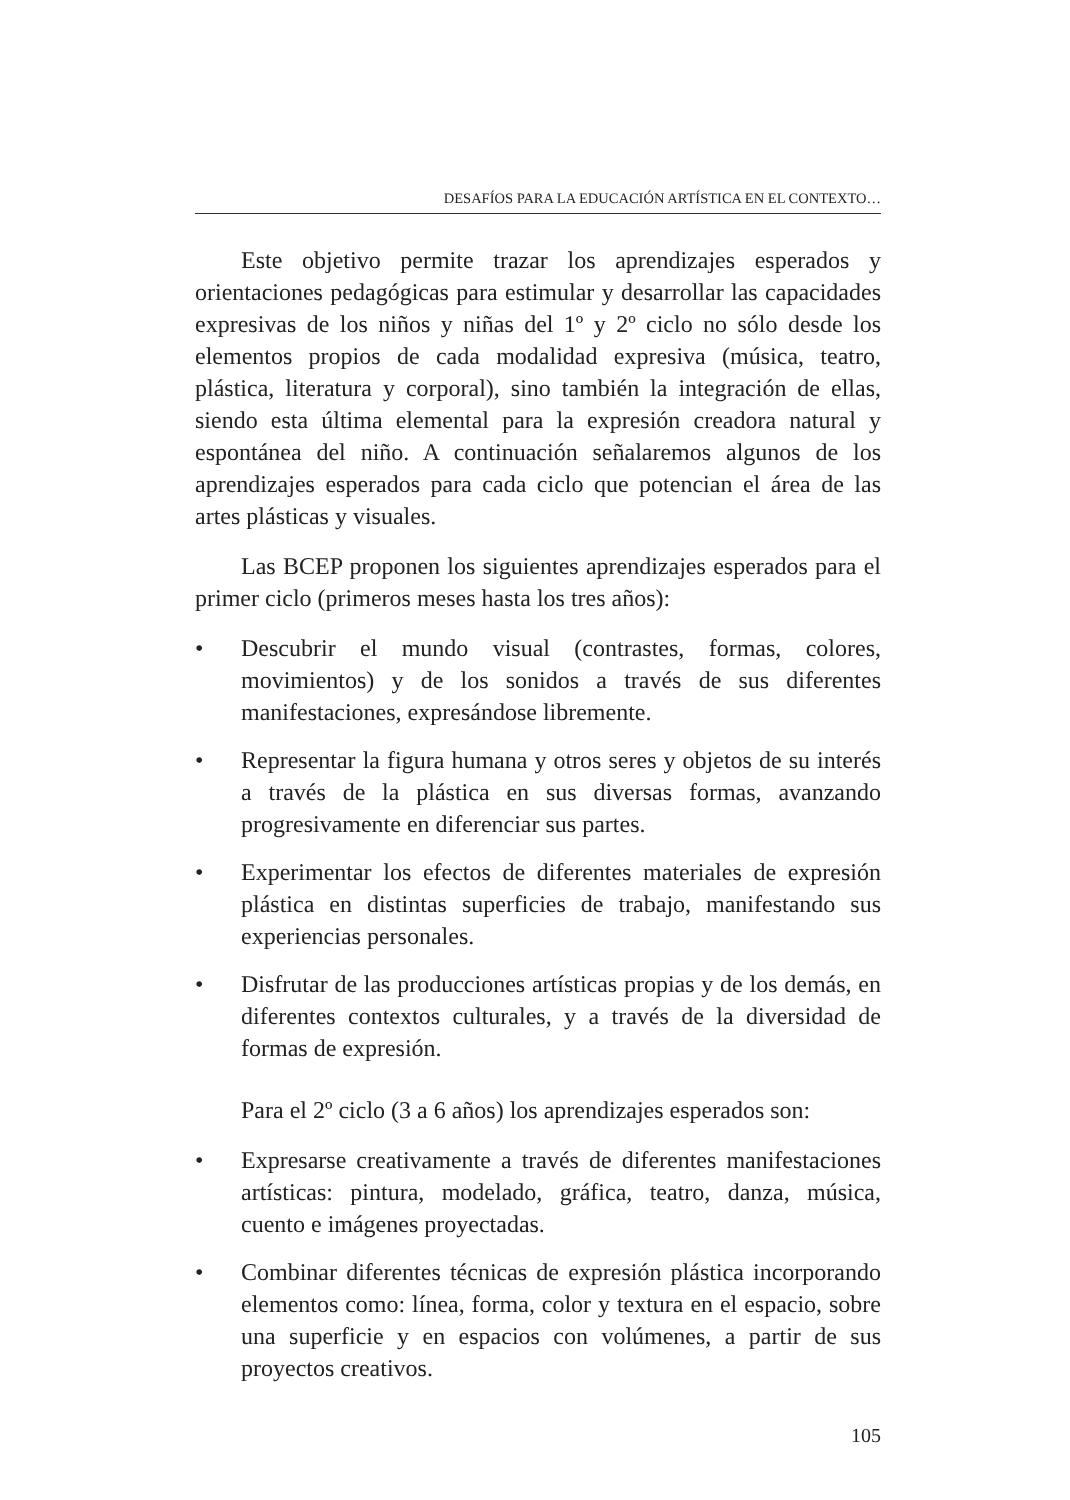DESAFÍOS PARA LA EDUCACIÓN ARTÍSTICA EN EL CONTEXTO…
Este objetivo permite trazar los aprendizajes esperados y orientaciones pedagógicas para estimular y desarrollar las capacidades expresivas de los niños y niñas del 1º y 2º ciclo no sólo desde los elementos propios de cada modalidad expresiva (música, teatro, plástica, literatura y corporal), sino también la integración de ellas, siendo esta última elemental para la expresión creadora natural y espontánea del niño. A continuación señalaremos algunos de los aprendizajes esperados para cada ciclo que potencian el área de las artes plásticas y visuales.
Las BCEP proponen los siguientes aprendizajes esperados para el primer ciclo (primeros meses hasta los tres años):
• Descubrir el mundo visual (contrastes, formas, colores, movimientos) y de los sonidos a través de sus diferentes manifestaciones, expresándose libremente.
• Representar la figura humana y otros seres y objetos de su interés a través de la plástica en sus diversas formas, avanzando progresivamente en diferenciar sus partes.
• Experimentar los efectos de diferentes materiales de expresión plástica en distintas superficies de trabajo, manifestando sus experiencias personales.
• Disfrutar de las producciones artísticas propias y de los demás, en diferentes contextos culturales, y a través de la diversidad de formas de expresión.
Para el 2º ciclo (3 a 6 años) los aprendizajes esperados son:
• Expresarse creativamente a través de diferentes manifestaciones artísticas: pintura, modelado, gráfica, teatro, danza, música, cuento e imágenes proyectadas.
• Combinar diferentes técnicas de expresión plástica incorporando elementos como: línea, forma, color y textura en el espacio, sobre una superficie y en espacios con volúmenes, a partir de sus proyectos creativos.
105